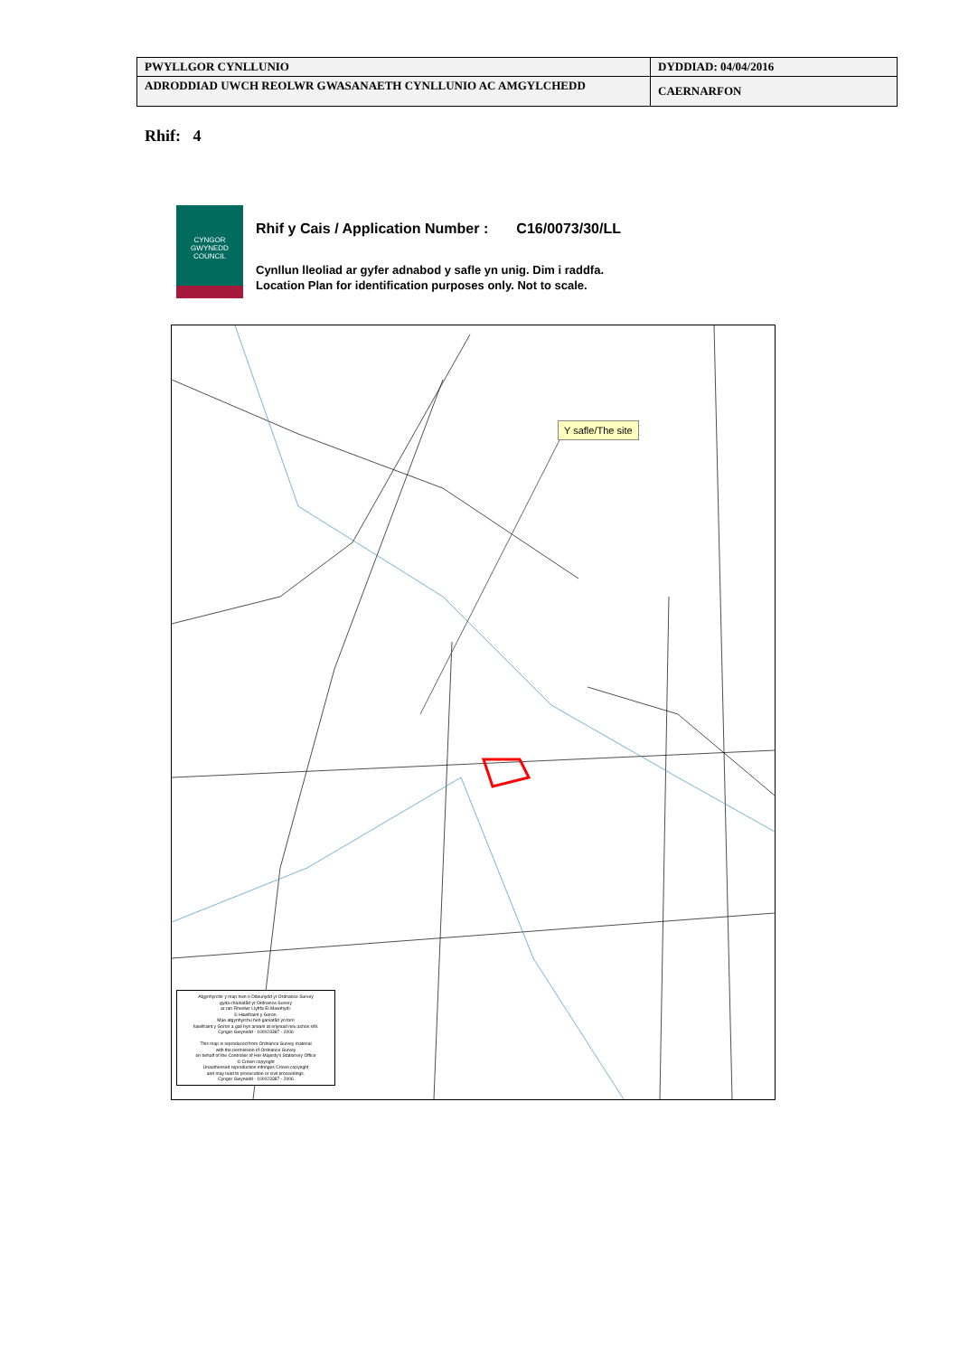| PWYLLGOR CYNLLUNIO | DYDDIAD: 04/04/2016 |
| ADRODDIAD UWCH REOLWR GWASANAETH CYNLLUNIO AC AMGYLCHEDD | CAERNARFON |
Rhif: 4
CYNGOR
GWYNEDD
COUNCIL
Rhif y Cais / Application Number : C16/0073/30/LL
Cynllun lleoliad ar gyfer adnabod y safle yn unig. Dim i raddfa.
Location Plan for identification purposes only. Not to scale.
Y safle/The site
Atgynhyrchir y map hwn o Ddeunydd yr Ordnance Survey
gyda chaniatâd yr Ordnance Survey
ar ran Rheolwr Llyfrfa Ei Mawrhydi.
© Hawlfraint y Goron.
Mae atgynhyrchu heb ganiatâd yn torri
hawlfraint y Goron a gall hyn arwain at erlyniad neu achos sifil.
Cyngor Gwynedd - 100023387 - 2006
This map is reproduced from Ordnance Survey material
with the permission of Ordnance Survey
on behalf of the Controller of Her Majesty's Stationery Office
© Crown copyright
Unauthorised reproduction infringes Crown copyright
and may lead to prosecution or civil proceedings.
Cyngor Gwynedd - 100023387 - 2006